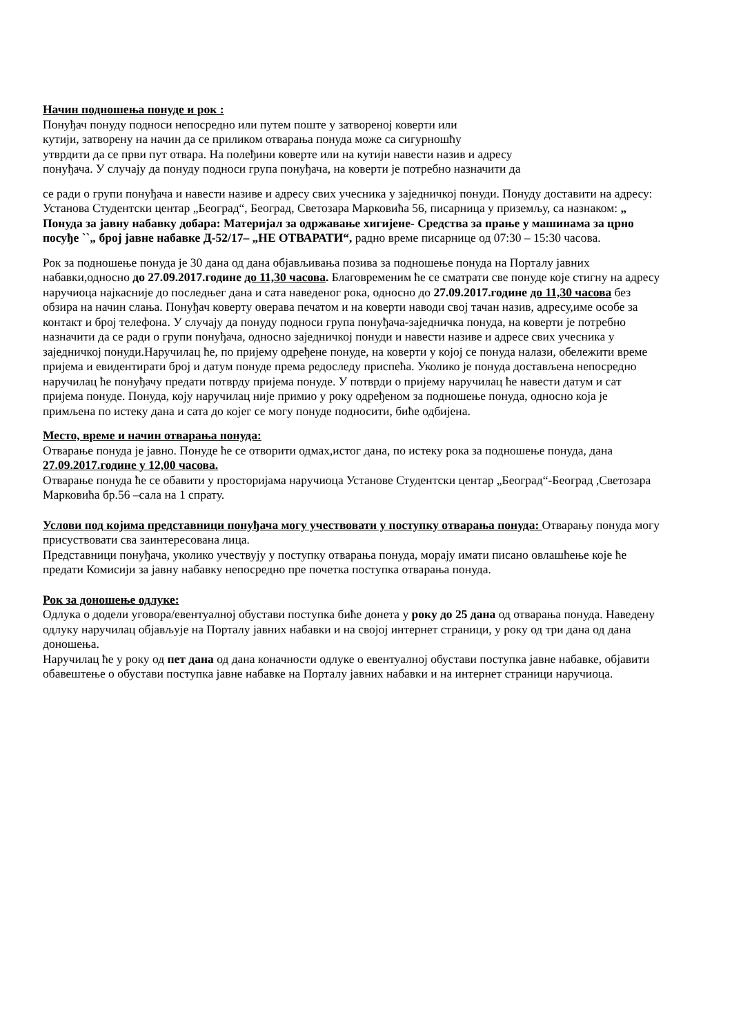Начин подношења понуде и рок :
Понуђач понуду подноси непосредно или путем поште у затвореној коверти или
кутији, затворену на начин да се приликом отварања понуда може са сигурношћу
утврдити да се први пут отвара. На полеђини коверте или на кутији навести назив и адресу
понуђача. У случају да понуду подноси група понуђача, на коверти је потребно назначити да
се ради о групи понуђача и навести називе и адресу свих учесника у заједничкој понуди. Понуду доставити на адресу: Установа Студентски центар „Београд“, Београд, Светозара Марковића 56, писарница у приземљу, са назнаком: „ Понуда за јавну набавку добара: Материјал за одржавање хигијене- Средства за прање у машинама за црно посуђе ``„ број јавне набавке Д-52/17– „НЕ ОТВАРАТИ“, радно време писарнице од 07:30 – 15:30 часова.
Рок за подношење понуда је 30 дана од дана објављивања позива за подношење понуда на Порталу јавних набавки,односно до 27.09.2017.године до 11,30 часова. Благовременим ће се сматрати све понуде које стигну на адресу наручиоца најкасније до последњег дана и сата наведеног рока, односно до 27.09.2017.године до 11,30 часова без обзира на начин слања. Понуђач коверту оверава печатом и на коверти наводи свој тачан назив, адресу,име особе за контакт и број телефона. У случају да понуду подноси група понуђача-заједничка понуда, на коверти је потребно назначити да се ради о групи понуђача, односно заједничкој понуди и навести називе и адресе свих учесника у заједничкој понуди.Наручилац ће, по пријему одређене понуде, на коверти у којој се понуда налази, обележити време пријема и евидентирати број и датум понуде према редоследу приспећа. Уколико је понуда достављена непосредно наручилац ће понуђачу предати потврду пријема понуде. У потврди о пријему наручилац ће навести датум и сат пријема понуде. Понуда, коју наручилац није примио у року одређеном за подношење понуда, односно која је примљена по истеку дана и сата до којег се могу понуде подносити, биће одбијена.
Место, време и начин отварања понуда:
Отварање понуда је јавно. Понуде ће се отворити одмах,истог дана, по истеку рока за подношење понуда, дана 27.09.2017.године у 12,00 часова.
Отварање понуда ће се обавити у просторијама наручиоца Установе Студентски центар „Београд“-Београд ,Светозара Марковића бр.56 –сала на 1 спрату.
Услови под којима представници понуђача могу учествовати у поступку отварања понуда: Отварању понуда могу присуствовати сва заинтересована лица.
Представници понуђача, уколико учествују у поступку отварања понуда, морају имати писано овлашћење које ће предати Комисији за јавну набавку непосредно пре почетка поступка отварања понуда.
Рок за доношење одлуке:
Одлука о додели уговора/евентуалној обустави поступка биће донета у року до 25 дана од отварања понуда. Наведену одлуку наручилац објављује на Порталу јавних набавки и на својој интернет страници, у року од три дана од дана доношења.
Наручилац ће у року од пет дана од дана коначности одлуке о евентуалној обустави поступка јавне набавке, објавити обавештење о обустави поступка јавне набавке на Порталу јавних набавки и на интернет страници наручиоца.